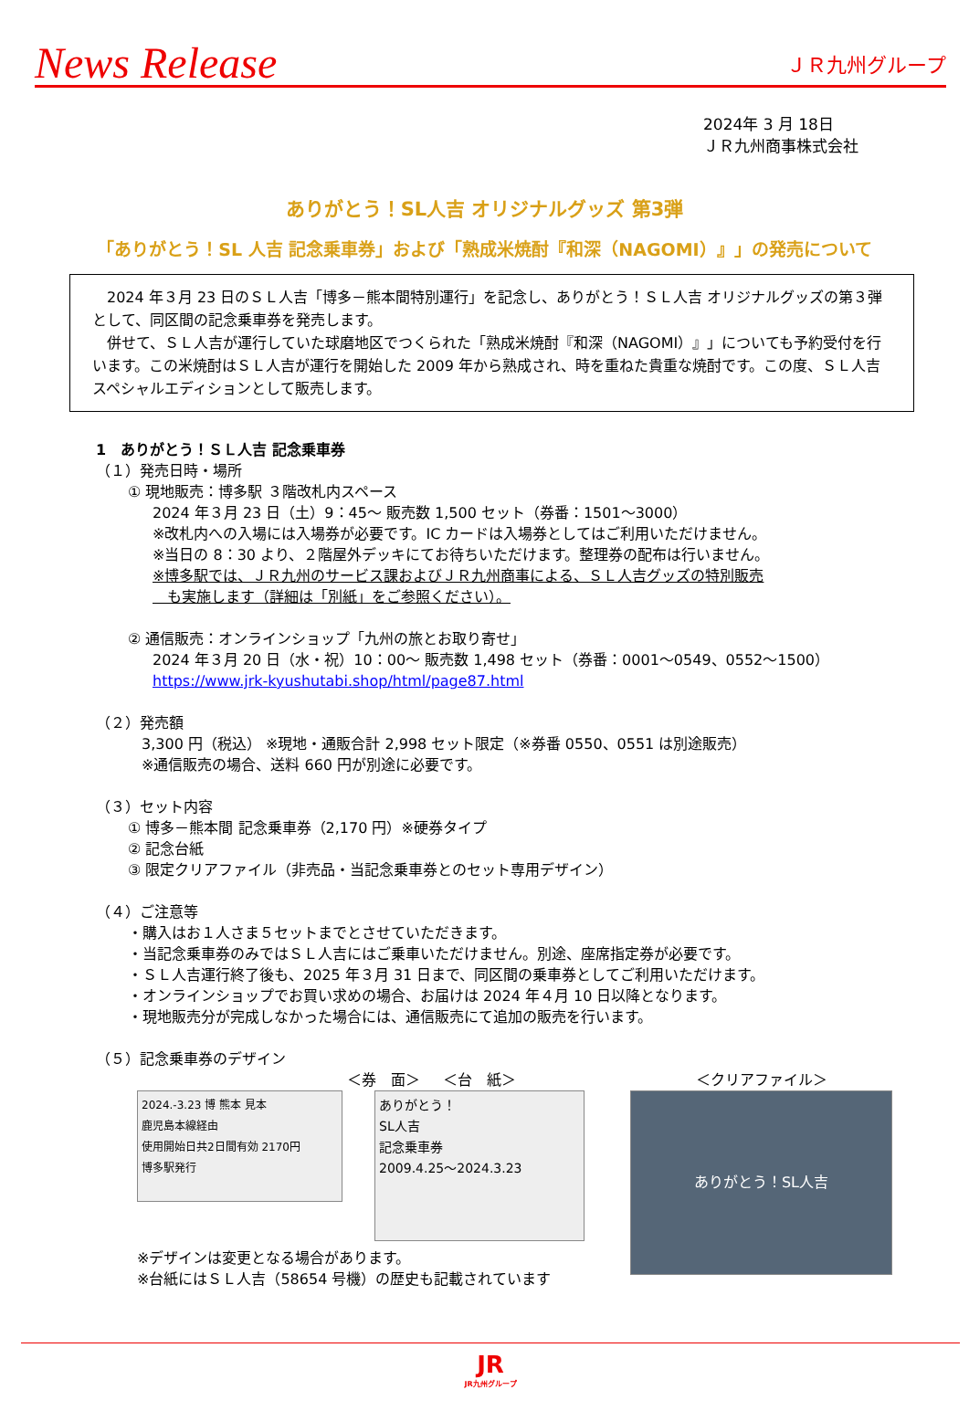News Release ＪＲ九州グループ
2024年 3 月 18日
ＪＲ九州商事株式会社
ありがとう！SL人吉 オリジナルグッズ 第3弾
「ありがとう！SL 人吉 記念乗車券」および「熟成米焼酎『和深（NAGOMI）』」の発売について
　2024 年３月 23 日のＳＬ人吉「博多－熊本間特別運行」を記念し、ありがとう！ＳＬ人吉 オリジナルグッズの第３弾として、同区間の記念乗車券を発売します。
　併せて、ＳＬ人吉が運行していた球磨地区でつくられた「熟成米焼酎『和深（NAGOMI）』」についても予約受付を行います。この米焼酎はＳＬ人吉が運行を開始した 2009 年から熟成され、時を重ねた貴重な焼酎です。この度、ＳＬ人吉スペシャルエディションとして販売します。
1　ありがとう！ＳＬ人吉 記念乗車券
（１）発売日時・場所
① 現地販売：博多駅 ３階改札内スペース
2024 年３月 23 日（土）9：45～ 販売数 1,500 セット（券番：1501～3000）
※改札内への入場には入場券が必要です。IC カードは入場券としてはご利用いただけません。
※当日の 8：30 より、２階屋外デッキにてお待ちいただけます。整理券の配布は行いません。
※博多駅では、ＪＲ九州のサービス課およびＪＲ九州商事による、ＳＬ人吉グッズの特別販売
　も実施します（詳細は「別紙」をご参照ください）。
② 通信販売：オンラインショップ「九州の旅とお取り寄せ」
2024 年３月 20 日（水・祝）10：00～ 販売数 1,498 セット（券番：0001～0549、0552～1500）
https://www.jrk-kyushutabi.shop/html/page87.html
（２）発売額
3,300 円（税込） ※現地・通販合計 2,998 セット限定（※券番 0550、0551 は別途販売）
※通信販売の場合、送料 660 円が別途に必要です。
（３）セット内容
① 博多－熊本間 記念乗車券（2,170 円）※硬券タイプ
② 記念台紙
③ 限定クリアファイル（非売品・当記念乗車券とのセット専用デザイン）
（４）ご注意等
・購入はお１人さま５セットまでとさせていただきます。
・当記念乗車券のみではＳＬ人吉にはご乗車いただけません。別途、座席指定券が必要です。
・ＳＬ人吉運行終了後も、2025 年３月 31 日まで、同区間の乗車券としてご利用いただけます。
・オンラインショップでお買い求めの場合、お届けは 2024 年４月 10 日以降となります。
・現地販売分が完成しなかった場合には、通信販売にて追加の販売を行います。
（５）記念乗車券のデザイン
＜券　面＞
2024.-3.23 博 熊本 見本
鹿児島本線経由
使用開始日共2日間有効 2170円
博多駅発行
※デザインは変更となる場合があります。
※台紙にはＳＬ人吉（58654 号機）の歴史も記載されています
＜台　紙＞
ありがとう！
SL人吉
記念乗車券
2009.4.25～2024.3.23
＜クリアファイル＞
ありがとう！SL人吉
JR
JR九州グループ